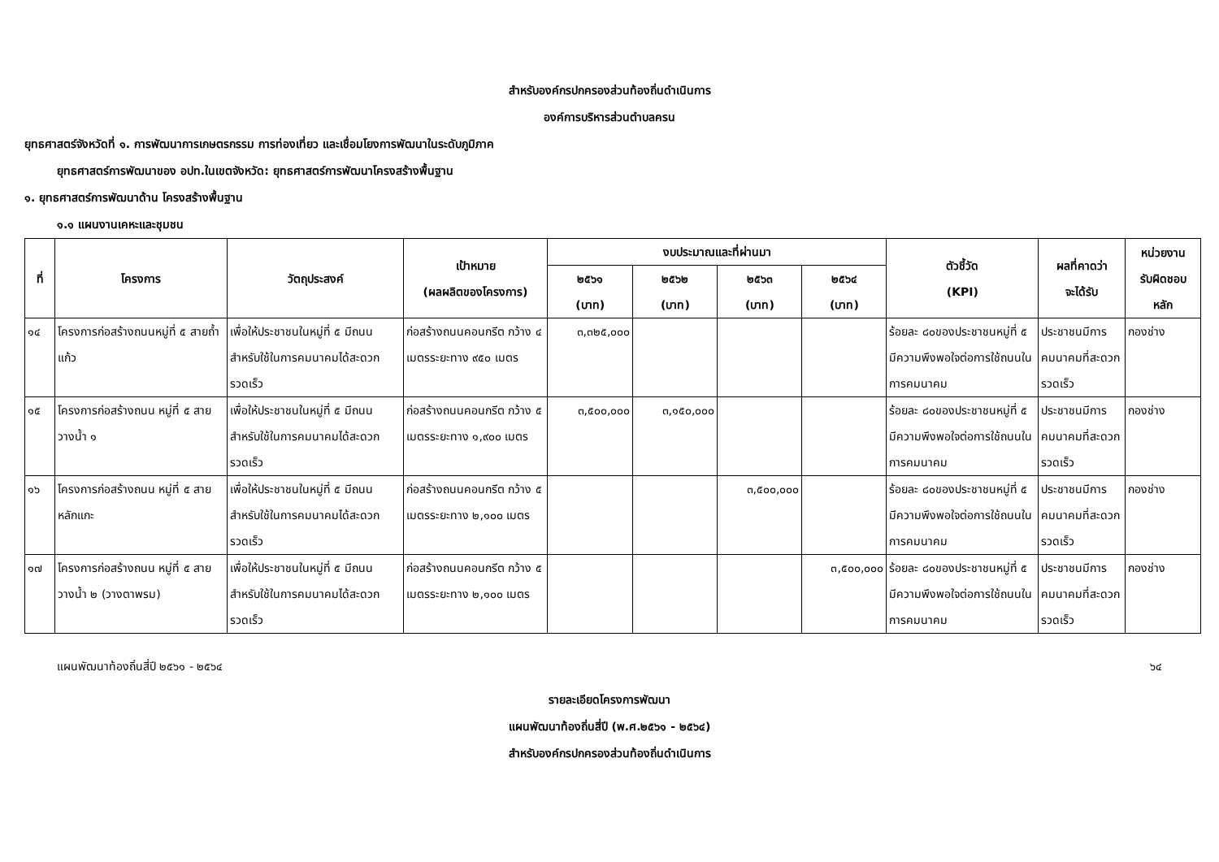สำหรับองค์กรปกครองส่วนท้องถิ่นดำเนินการ
องค์การบริหารส่วนตำบลครน
ยุทธศาสตร์จังหวัดที่ ๑. การพัฒนาการเกษตรกรรม การท่องเที่ยว และเชื่อมโยงการพัฒนาในระดับภูมิภาค
ยุทธศาสตร์การพัฒนาของ อปท.ในเขตจังหวัด: ยุทธศาสตร์การพัฒนาโครงสร้างพื้นฐาน
๑. ยุทธศาสตร์การพัฒนาด้าน โครงสร้างพื้นฐาน
๑.๑ แผนงานเคหะและชุมชน
| ที่ | โครงการ | วัตถุประสงค์ | เป้าหมาย (ผลผลิตของโครงการ) | งบประมาณและที่ผ่านมา | | | | ตัวชี้วัด (KPI) | ผลที่คาดว่า จะได้รับ | หน่วยงาน รับผิดชอบ หลัก |
| --- | --- | --- | --- | --- | --- | --- | --- | --- | --- | --- |
| | | | | ๒๕๖๑ (บาท) | ๒๕๖๒ (บาท) | ๒๕๖๓ (บาท) | ๒๕๖๔ (บาท) | | | |
| ๑๔ | โครงการก่อสร้างถนนหมู่ที่ ๕ สายถ้ำแก้ว | เพื่อให้ประชาชนในหมู่ที่ ๕ มีถนนสำหรับใช้ในการคมนาคมได้สะดวกรวดเร็ว | ก่อสร้างถนนคอนกรีต กว้าง ๔ เมตรระยะทาง ๙๕๐ เมตร | ๓,๓๒๕,๐๐๐ | | | | ร้อยละ ๘๐ของประชาชนหมู่ที่ ๕ มีความพึงพอใจต่อการใช้ถนนในการคมนาคม | ประชาชนมีการคมนาคมที่สะดวกรวดเร็ว | กองช่าง |
| ๑๕ | โครงการก่อสร้างถนน หมู่ที่ ๕ สายวางน้ำ ๑ | เพื่อให้ประชาชนในหมู่ที่ ๕ มีถนนสำหรับใช้ในการคมนาคมได้สะดวกรวดเร็ว | ก่อสร้างถนนคอนกรีต กว้าง ๕ เมตรระยะทาง ๑,๙๐๐ เมตร | ๓,๕๐๐,๐๐๐ | ๓,๑๕๐,๐๐๐ | | | ร้อยละ ๘๐ของประชาชนหมู่ที่ ๕ มีความพึงพอใจต่อการใช้ถนนในการคมนาคม | ประชาชนมีการคมนาคมที่สะดวกรวดเร็ว | กองช่าง |
| ๑๖ | โครงการก่อสร้างถนน หมู่ที่ ๕ สายหลักแกะ | เพื่อให้ประชาชนในหมู่ที่ ๕ มีถนนสำหรับใช้ในการคมนาคมได้สะดวกรวดเร็ว | ก่อสร้างถนนคอนกรีต กว้าง ๕ เมตรระยะทาง ๒,๑๐๐ เมตร | | | ๓,๕๐๐,๐๐๐ | | ร้อยละ ๘๐ของประชาชนหมู่ที่ ๕ มีความพึงพอใจต่อการใช้ถนนในการคมนาคม | ประชาชนมีการคมนาคมที่สะดวกรวดเร็ว | กองช่าง |
| ๑๗ | โครงการก่อสร้างถนน หมู่ที่ ๕ สายวางน้ำ ๒ (วางตาพรม) | เพื่อให้ประชาชนในหมู่ที่ ๕ มีถนนสำหรับใช้ในการคมนาคมได้สะดวกรวดเร็ว | ก่อสร้างถนนคอนกรีต กว้าง ๕ เมตรระยะทาง ๒,๑๐๐ เมตร | | | | ๓,๕๐๐,๐๐๐ | ร้อยละ ๘๐ของประชาชนหมู่ที่ ๕ มีความพึงพอใจต่อการใช้ถนนในการคมนาคม | ประชาชนมีการคมนาคมที่สะดวกรวดเร็ว | กองช่าง |
แผนพัฒนาท้องถิ่นสี่ปี ๒๕๖๑ - ๒๕๖๔ ๖๔
รายละเอียดโครงการพัฒนา
แผนพัฒนาท้องถิ่นสี่ปี (พ.ศ.๒๕๖๑ - ๒๕๖๔)
สำหรับองค์กรปกครองส่วนท้องถิ่นดำเนินการ